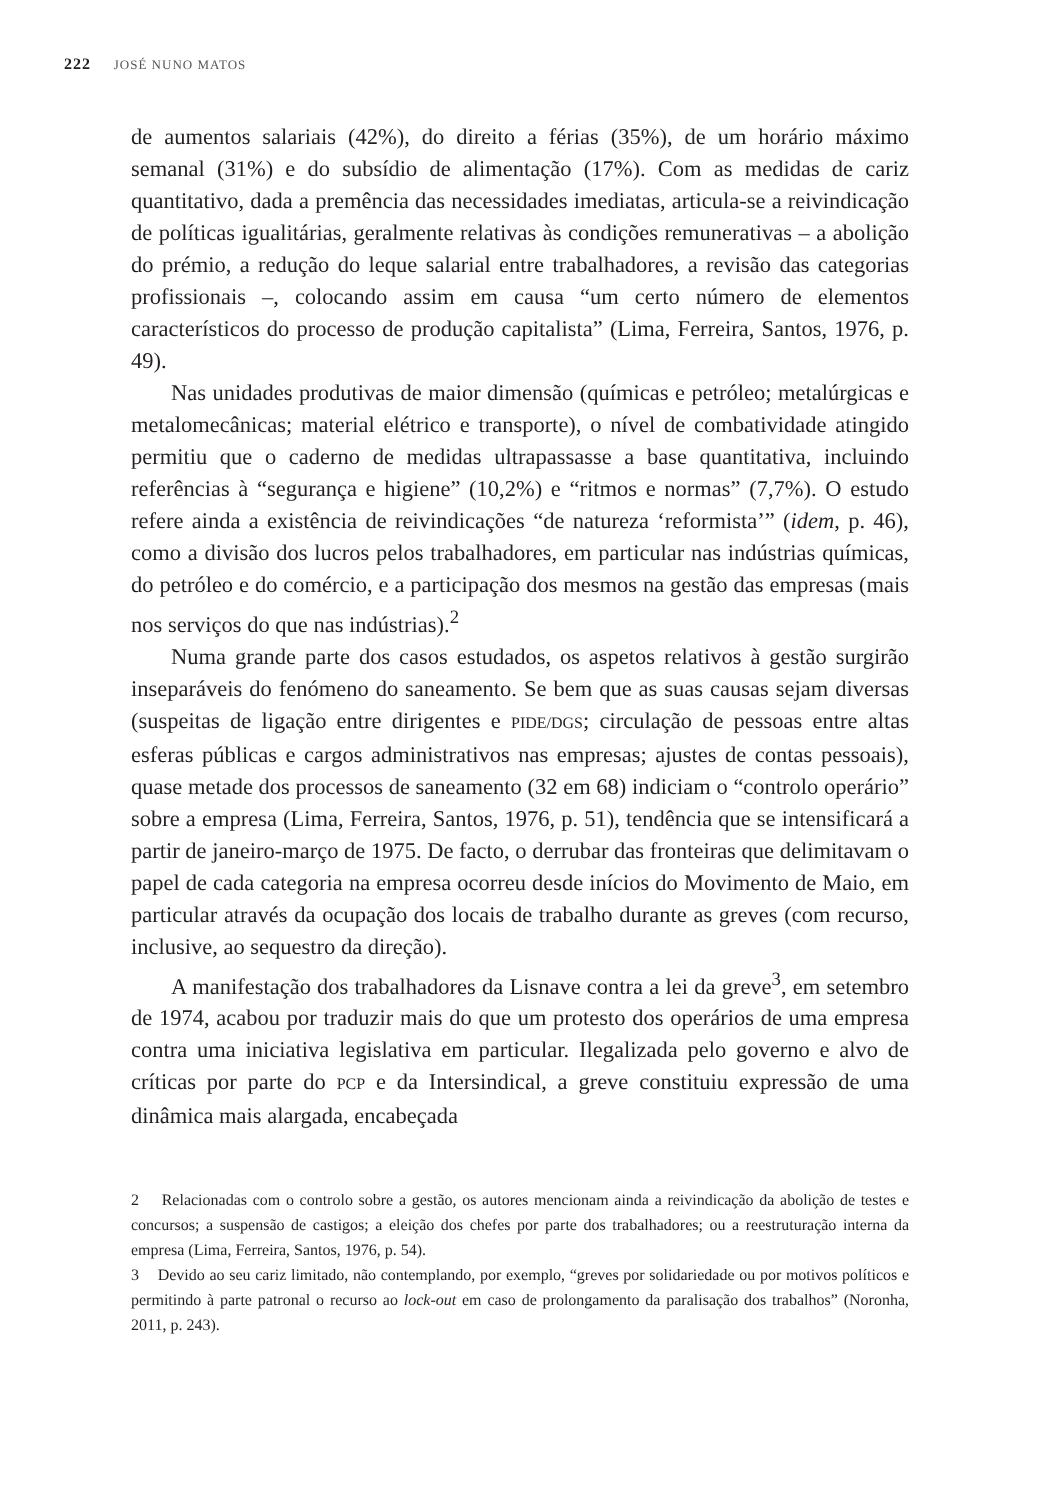222 JOSÉ NUNO MATOS
de aumentos salariais (42%), do direito a férias (35%), de um horário máximo semanal (31%) e do subsídio de alimentação (17%). Com as medidas de cariz quantitativo, dada a premência das necessidades imediatas, articula-se a reivindicação de políticas igualitárias, geralmente relativas às condições remunerativas – a abolição do prémio, a redução do leque salarial entre trabalhadores, a revisão das categorias profissionais –, colocando assim em causa “um certo número de elementos característicos do processo de produção capitalista” (Lima, Ferreira, Santos, 1976, p. 49).
Nas unidades produtivas de maior dimensão (químicas e petróleo; metalúrgicas e metalomecânicas; material elétrico e transporte), o nível de combatividade atingido permitiu que o caderno de medidas ultrapassasse a base quantitativa, incluindo referências à “segurança e higiene” (10,2%) e “ritmos e normas” (7,7%). O estudo refere ainda a existência de reivindicações “de natureza ‘reformista’” (idem, p. 46), como a divisão dos lucros pelos trabalhadores, em particular nas indústrias químicas, do petróleo e do comércio, e a participação dos mesmos na gestão das empresas (mais nos serviços do que nas indústrias).<sup>2</sup>
Numa grande parte dos casos estudados, os aspetos relativos à gestão surgirão inseparáveis do fenómeno do saneamento. Se bem que as suas causas sejam diversas (suspeitas de ligação entre dirigentes e PIDE/DGS; circulação de pessoas entre altas esferas públicas e cargos administrativos nas empresas; ajustes de contas pessoais), quase metade dos processos de saneamento (32 em 68) indiciam o “controlo operário” sobre a empresa (Lima, Ferreira, Santos, 1976, p. 51), tendência que se intensificará a partir de janeiro-março de 1975. De facto, o derrubar das fronteiras que delimitavam o papel de cada categoria na empresa ocorreu desde inícios do Movimento de Maio, em particular através da ocupação dos locais de trabalho durante as greves (com recurso, inclusive, ao sequestro da direção).
A manifestação dos trabalhadores da Lisnave contra a lei da greve<sup>3</sup>, em setembro de 1974, acabou por traduzir mais do que um protesto dos operários de uma empresa contra uma iniciativa legislativa em particular. Ilegalizada pelo governo e alvo de críticas por parte do PCP e da Intersindical, a greve constituiu expressão de uma dinâmica mais alargada, encabeçada
2 Relacionadas com o controlo sobre a gestão, os autores mencionam ainda a reivindicação da abolição de testes e concursos; a suspensão de castigos; a eleição dos chefes por parte dos trabalhadores; ou a reestruturação interna da empresa (Lima, Ferreira, Santos, 1976, p. 54).
3 Devido ao seu cariz limitado, não contemplando, por exemplo, “greves por solidariedade ou por motivos políticos e permitindo à parte patronal o recurso ao lock-out em caso de prolongamento da paralisação dos trabalhos” (Noronha, 2011, p. 243).